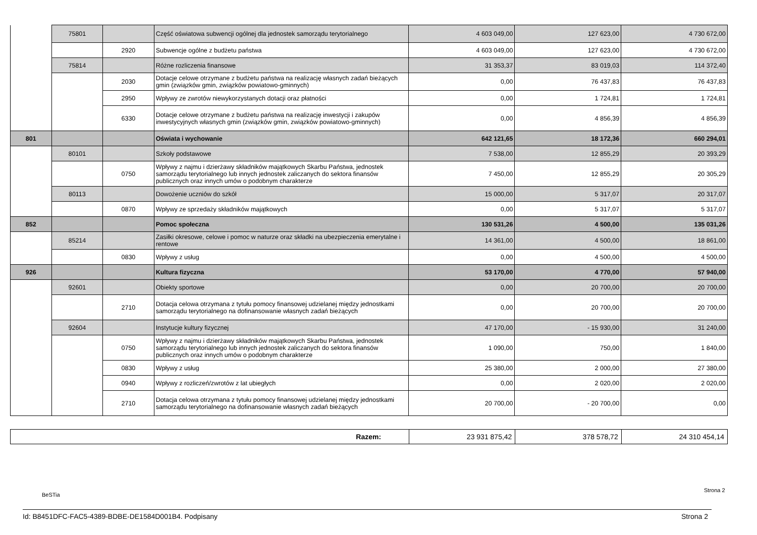| | 75801 | | Część oświatowa subwencji ogólnej dla jednostek samorządu terytorialnego | 4 603 049,00 | 127 623,00 | 4 730 672,00 |
| | | 2920 | Subwencje ogólne z budżetu państwa | 4 603 049,00 | 127 623,00 | 4 730 672,00 |
| | 75814 | | Różne rozliczenia finansowe | 31 353,37 | 83 019,03 | 114 372,40 |
| | | 2030 | Dotacje celowe otrzymane z budżetu państwa na realizację własnych zadań bieżących gmin (związków gmin, związków powiatowo-gminnych) | 0,00 | 76 437,83 | 76 437,83 |
| | | 2950 | Wpływy ze zwrotów niewykorzystanych dotacji oraz płatności | 0,00 | 1 724,81 | 1 724,81 |
| | | 6330 | Dotacje celowe otrzymane z budżetu państwa na realizację inwestycji i zakupów inwestycyjnych własnych gmin (związków gmin, związków powiatowo-gminnych) | 0,00 | 4 856,39 | 4 856,39 |
| 801 | | | Oświata i wychowanie | 642 121,65 | 18 172,36 | 660 294,01 |
| | 80101 | | Szkoły podstawowe | 7 538,00 | 12 855,29 | 20 393,29 |
| | | 0750 | Wpływy z najmu i dzierżawy składników majątkowych Skarbu Państwa, jednostek samorządu terytorialnego lub innych jednostek zaliczanych do sektora finansów publicznych oraz innych umów o podobnym charakterze | 7 450,00 | 12 855,29 | 20 305,29 |
| | 80113 | | Dowożenie uczniów do szkół | 15 000,00 | 5 317,07 | 20 317,07 |
| | | 0870 | Wpływy ze sprzedaży składników majątkowych | 0,00 | 5 317,07 | 5 317,07 |
| 852 | | | Pomoc społeczna | 130 531,26 | 4 500,00 | 135 031,26 |
| | 85214 | | Zasiłki okresowe, celowe i pomoc w naturze oraz składki na ubezpieczenia emerytalne i rentowe | 14 361,00 | 4 500,00 | 18 861,00 |
| | | 0830 | Wpływy z usług | 0,00 | 4 500,00 | 4 500,00 |
| 926 | | | Kultura fizyczna | 53 170,00 | 4 770,00 | 57 940,00 |
| | 92601 | | Obiekty sportowe | 0,00 | 20 700,00 | 20 700,00 |
| | | 2710 | Dotacja celowa otrzymana z tytułu pomocy finansowej udzielanej między jednostkami samorządu terytorialnego na dofinansowanie własnych zadań bieżących | 0,00 | 20 700,00 | 20 700,00 |
| | 92604 | | Instytucje kultury fizycznej | 47 170,00 | - 15 930,00 | 31 240,00 |
| | | 0750 | Wpływy z najmu i dzierżawy składników majątkowych Skarbu Państwa, jednostek samorządu terytorialnego lub innych jednostek zaliczanych do sektora finansów publicznych oraz innych umów o podobnym charakterze | 1 090,00 | 750,00 | 1 840,00 |
| | | 0830 | Wpływy z usług | 25 380,00 | 2 000,00 | 27 380,00 |
| | | 0940 | Wpływy z rozliczeń/zwrotów z lat ubiegłych | 0,00 | 2 020,00 | 2 020,00 |
| | | 2710 | Dotacja celowa otrzymana z tytułu pomocy finansowej udzielanej między jednostkami samorządu terytorialnego na dofinansowanie własnych zadań bieżących | 20 700,00 | - 20 700,00 | 0,00 |
| Razem: | 23 931 875,42 | 378 578,72 | 24 310 454,14 |
BeSTia
Strona 2
Id: B8451DFC-FAC5-4389-BDBE-DE1584D001B4. Podpisany
Strona 2